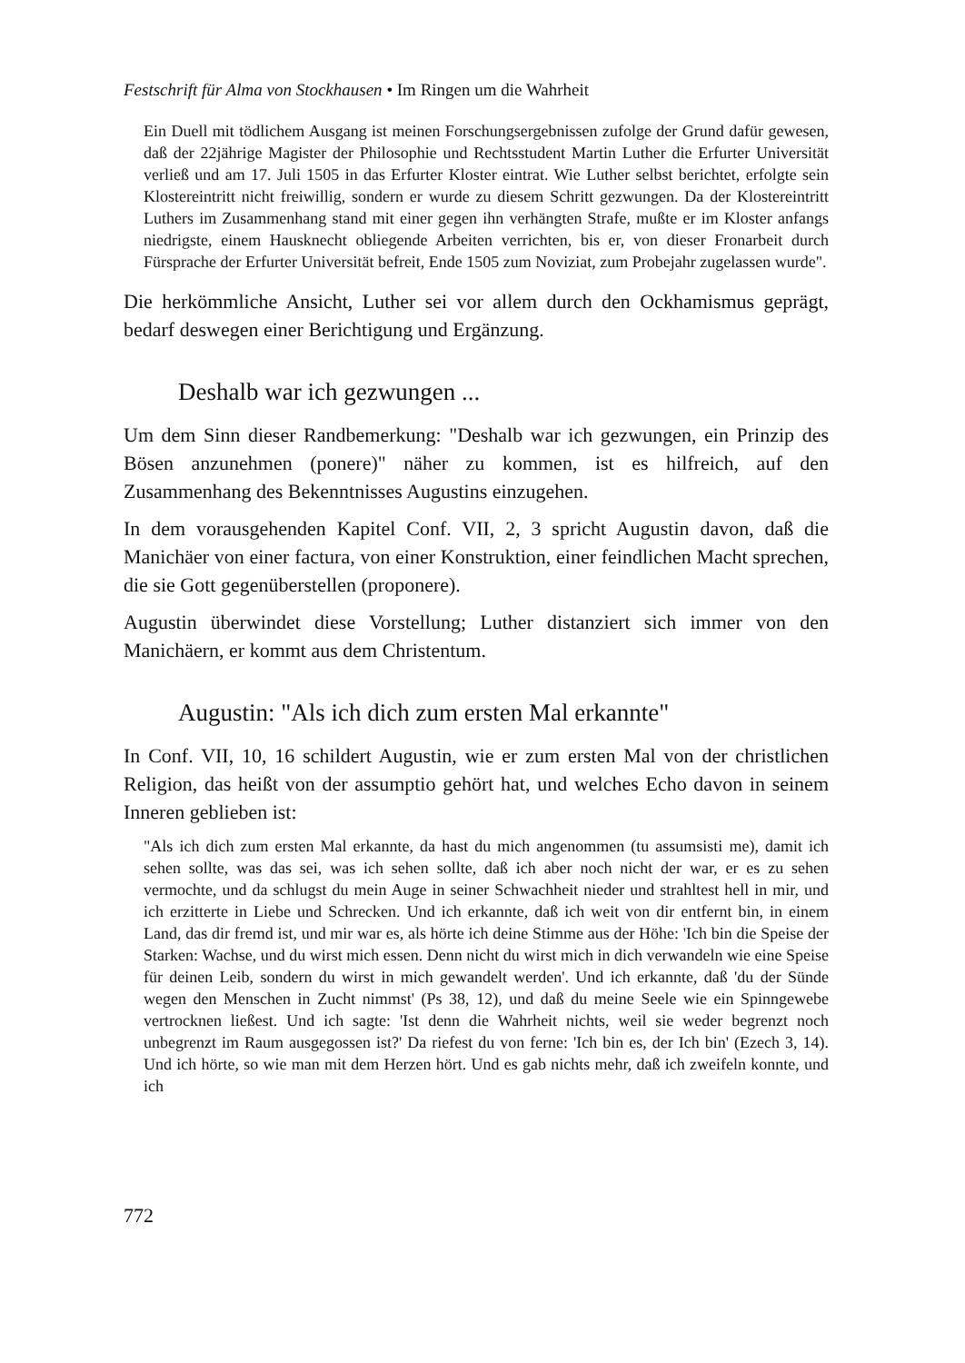Festschrift für Alma von Stockhausen • Im Ringen um die Wahrheit
Ein Duell mit tödlichem Ausgang ist meinen Forschungsergebnissen zufolge der Grund dafür gewesen, daß der 22jährige Magister der Philosophie und Rechtsstudent Martin Luther die Erfurter Universität verließ und am 17. Juli 1505 in das Erfurter Kloster eintrat. Wie Luther selbst berichtet, erfolgte sein Klostereintritt nicht freiwillig, sondern er wurde zu diesem Schritt gezwungen. Da der Klostereintritt Luthers im Zusammenhang stand mit einer gegen ihn verhängten Strafe, mußte er im Kloster anfangs niedrigste, einem Hausknecht obliegende Arbeiten verrichten, bis er, von dieser Fronarbeit durch Fürsprache der Erfurter Universität befreit, Ende 1505 zum Noviziat, zum Probejahr zugelassen wurde".
Die herkömmliche Ansicht, Luther sei vor allem durch den Ockhamismus geprägt, bedarf deswegen einer Berichtigung und Ergänzung.
Deshalb war ich gezwungen ...
Um dem Sinn dieser Randbemerkung: "Deshalb war ich gezwungen, ein Prinzip des Bösen anzunehmen (ponere)" näher zu kommen, ist es hilfreich, auf den Zusammenhang des Bekenntnisses Augustins einzugehen.
In dem vorausgehenden Kapitel Conf. VII, 2, 3 spricht Augustin davon, daß die Manichäer von einer factura, von einer Konstruktion, einer feindlichen Macht sprechen, die sie Gott gegenüberstellen (proponere).
Augustin überwindet diese Vorstellung; Luther distanziert sich immer von den Manichäern, er kommt aus dem Christentum.
Augustin: "Als ich dich zum ersten Mal erkannte"
In Conf. VII, 10, 16 schildert Augustin, wie er zum ersten Mal von der christlichen Religion, das heißt von der assumptio gehört hat, und welches Echo davon in seinem Inneren geblieben ist:
"Als ich dich zum ersten Mal erkannte, da hast du mich angenommen (tu assumsisti me), damit ich sehen sollte, was das sei, was ich sehen sollte, daß ich aber noch nicht der war, er es zu sehen vermochte, und da schlugst du mein Auge in seiner Schwachheit nieder und strahltest hell in mir, und ich erzitterte in Liebe und Schrecken. Und ich erkannte, daß ich weit von dir entfernt bin, in einem Land, das dir fremd ist, und mir war es, als hörte ich deine Stimme aus der Höhe: 'Ich bin die Speise der Starken: Wachse, und du wirst mich essen. Denn nicht du wirst mich in dich verwandeln wie eine Speise für deinen Leib, sondern du wirst in mich gewandelt werden'. Und ich erkannte, daß 'du der Sünde wegen den Menschen in Zucht nimmst' (Ps 38, 12), und daß du meine Seele wie ein Spinngewebe vertrocknen ließest. Und ich sagte: 'Ist denn die Wahrheit nichts, weil sie weder begrenzt noch unbegrenzt im Raum ausgegossen ist?' Da riefest du von ferne: 'Ich bin es, der Ich bin' (Ezech 3, 14). Und ich hörte, so wie man mit dem Herzen hört. Und es gab nichts mehr, daß ich zweifeln konnte, und ich
772